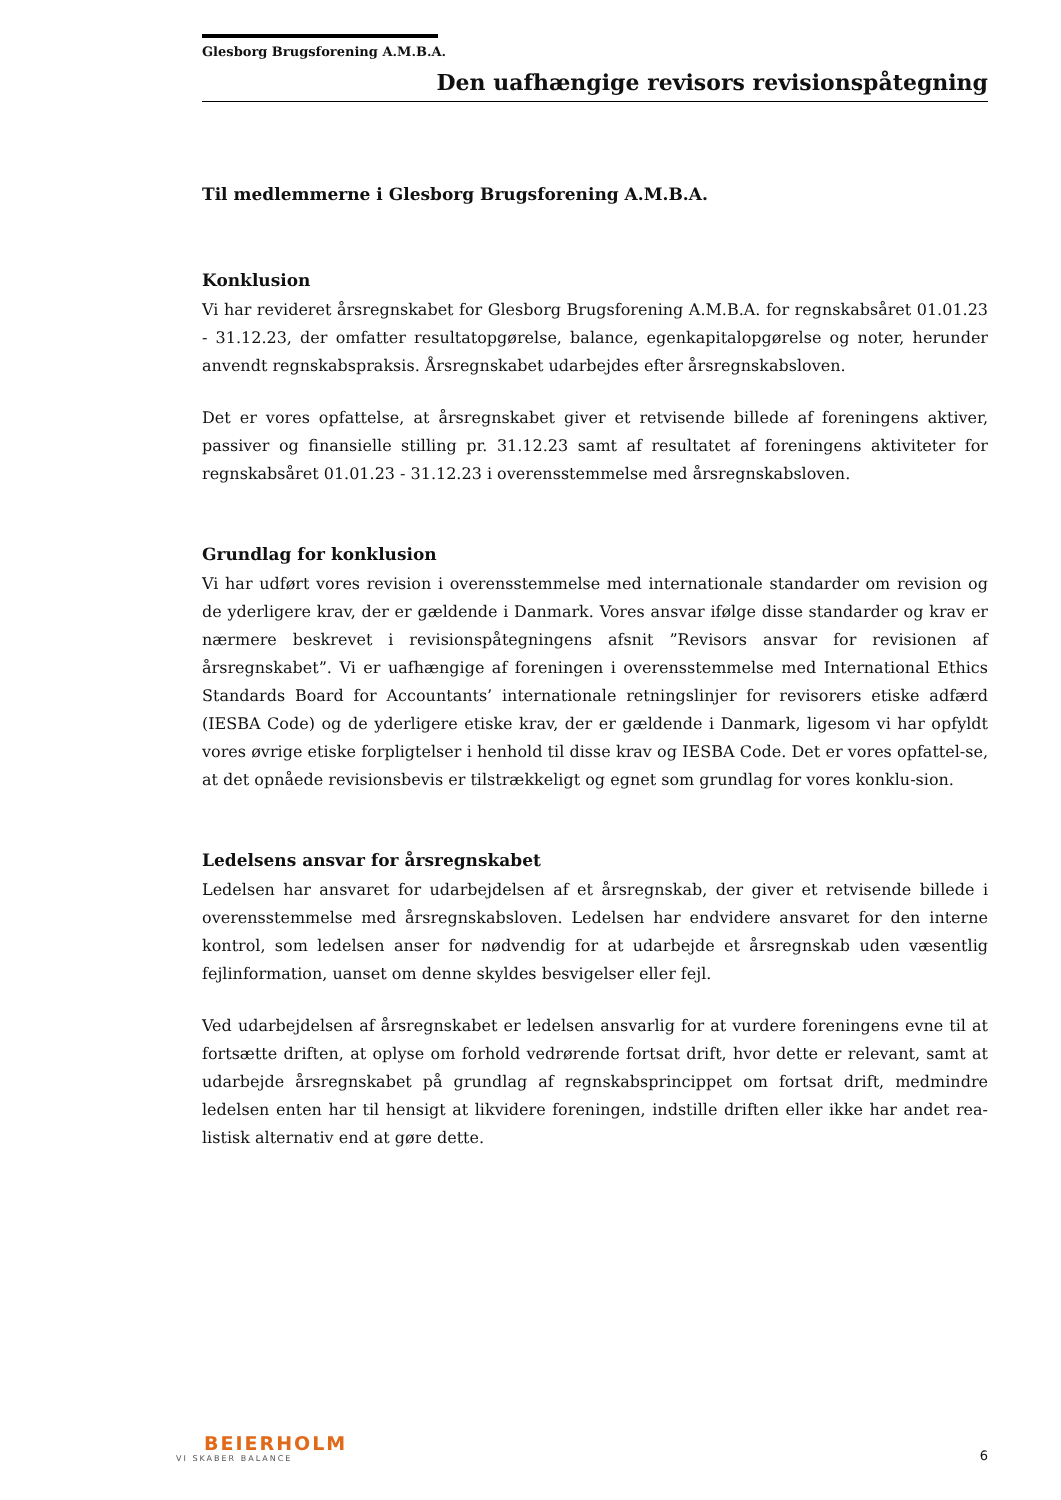Glesborg Brugsforening A.M.B.A.
Den uafhængige revisors revisionspåtegning
Til medlemmerne i Glesborg Brugsforening A.M.B.A.
Konklusion
Vi har revideret årsregnskabet for Glesborg Brugsforening A.M.B.A. for regnskabsåret 01.01.23 - 31.12.23, der omfatter resultatopgørelse, balance, egenkapitalopgørelse og noter, herunder anvendt regnskabspraksis. Årsregnskabet udarbejdes efter årsregnskabsloven.
Det er vores opfattelse, at årsregnskabet giver et retvisende billede af foreningens aktiver, passiver og finansielle stilling pr. 31.12.23 samt af resultatet af foreningens aktiviteter for regnskabsåret 01.01.23 - 31.12.23 i overensstemmelse med årsregnskabsloven.
Grundlag for konklusion
Vi har udført vores revision i overensstemmelse med internationale standarder om revision og de yderligere krav, der er gældende i Danmark. Vores ansvar ifølge disse standarder og krav er nærmere beskrevet i revisionspåtegningens afsnit ”Revisors ansvar for revisionen af årsregnskabet”. Vi er uafhængige af foreningen i overensstemmelse med International Ethics Standards Board for Accountants’ internationale retningslinjer for revisorers etiske adfærd (IESBA Code) og de yderligere etiske krav, der er gældende i Danmark, ligesom vi har opfyldt vores øvrige etiske forpligtelser i henhold til disse krav og IESBA Code. Det er vores opfattel-se, at det opnåede revisionsbevis er tilstrækkeligt og egnet som grundlag for vores konklu-sion.
Ledelsens ansvar for årsregnskabet
Ledelsen har ansvaret for udarbejdelsen af et årsregnskab, der giver et retvisende billede i overensstemmelse med årsregnskabsloven. Ledelsen har endvidere ansvaret for den interne kontrol, som ledelsen anser for nødvendig for at udarbejde et årsregnskab uden væsentlig fejlinformation, uanset om denne skyldes besvigelser eller fejl.
Ved udarbejdelsen af årsregnskabet er ledelsen ansvarlig for at vurdere foreningens evne til at fortsætte driften, at oplyse om forhold vedrørende fortsat drift, hvor dette er relevant, samt at udarbejde årsregnskabet på grundlag af regnskabsprincippet om fortsat drift, medmindre ledelsen enten har til hensigt at likvidere foreningen, indstille driften eller ikke har andet rea-listisk alternativ end at gøre dette.
BEIERHOLM
VI SKABER BALANCE
6